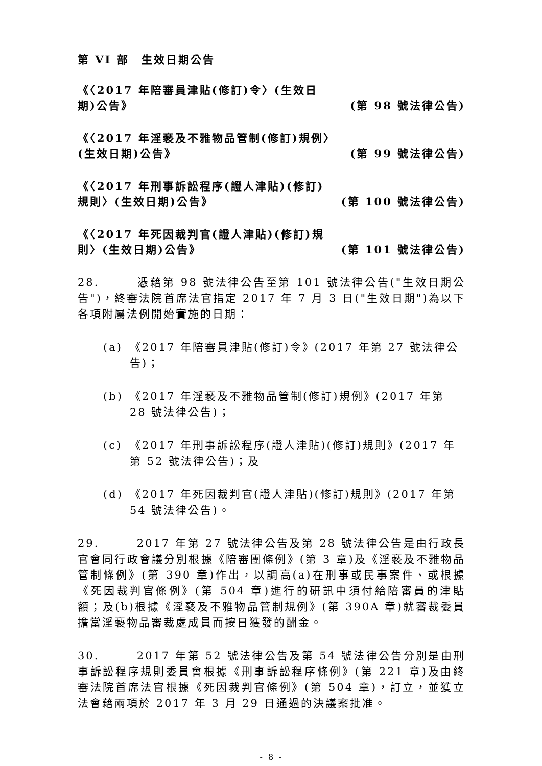第 VI 部　生效日期公告
《〈2017 年陪審員津貼(修訂)令〉(生效日期)公告》
(第 98 號法律公告)
《〈2017 年淫褻及不雅物品管制(修訂)規例〉(生效日期)公告》
(第 99 號法律公告)
《〈2017 年刑事訴訟程序(證人津貼)(修訂)規則〉(生效日期)公告》
(第 100 號法律公告)
《〈2017 年死因裁判官(證人津貼)(修訂)規則〉(生效日期)公告》
(第 101 號法律公告)
28.　　　憑藉第 98 號法律公告至第 101 號法律公告("生效日期公告")，終審法院首席法官指定 2017 年 7 月 3 日("生效日期")為以下各項附屬法例開始實施的日期：
(a) 《2017 年陪審員津貼(修訂)令》(2017 年第 27 號法律公告)；
(b) 《2017 年淫褻及不雅物品管制(修訂)規例》(2017 年第 28 號法律公告)；
(c) 《2017 年刑事訴訟程序(證人津貼)(修訂)規則》(2017 年第 52 號法律公告)；及
(d) 《2017 年死因裁判官(證人津貼)(修訂)規則》(2017 年第 54 號法律公告)。
29.　　　2017 年第 27 號法律公告及第 28 號法律公告是由行政長官會同行政會議分別根據《陪審團條例》(第 3 章)及《淫褻及不雅物品管制條例》(第 390 章)作出，以調高(a)在刑事或民事案件、或根據《死因裁判官條例》(第 504 章)進行的研訊中須付給陪審員的津貼額；及(b)根據《淫褻及不雅物品管制規例》(第 390A 章)就審裁委員擔當淫褻物品審裁處成員而按日獲發的酬金。
30.　　　2017 年第 52 號法律公告及第 54 號法律公告分別是由刑事訴訟程序規則委員會根據《刑事訴訟程序條例》(第 221 章)及由終審法院首席法官根據《死因裁判官條例》(第 504 章)，訂立，並獲立法會藉兩項於 2017 年 3 月 29 日通過的決議案批准。
- 8 -